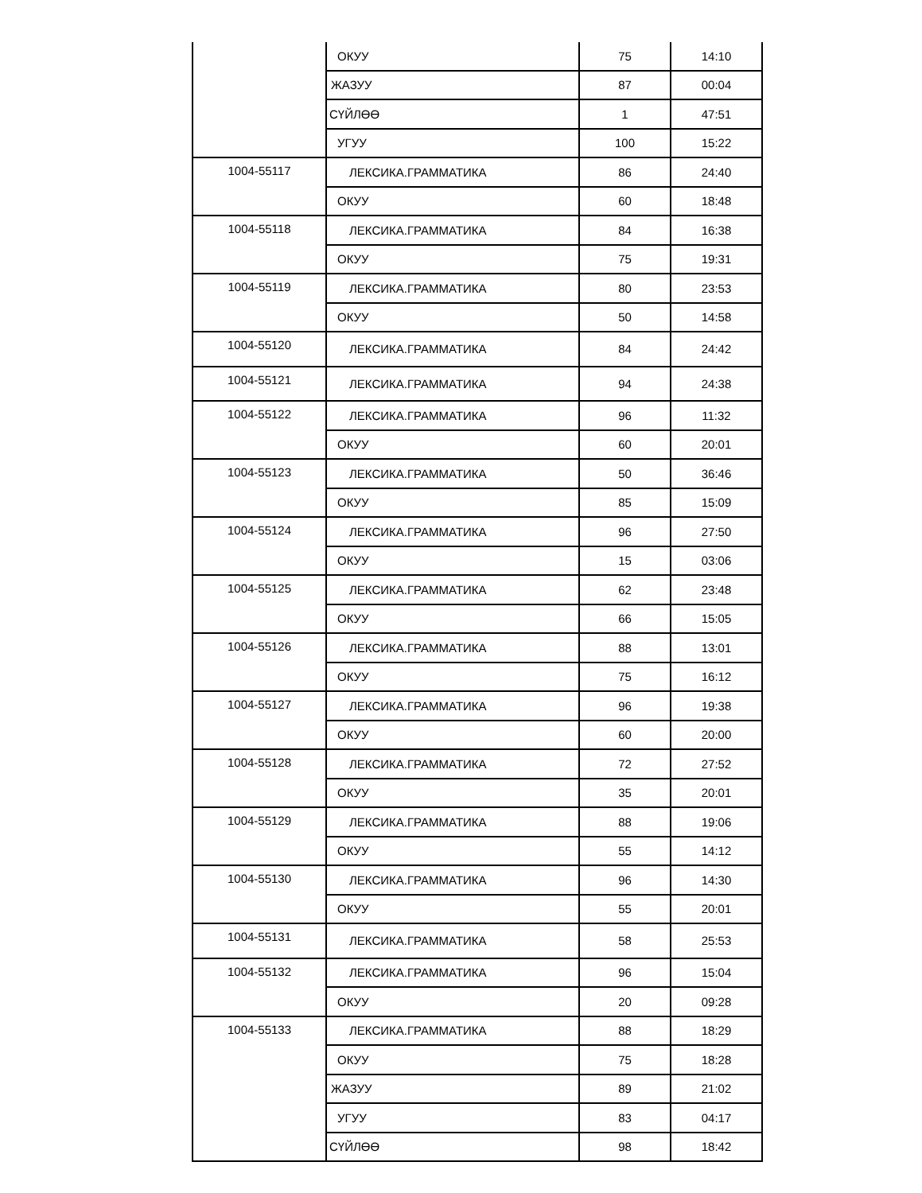| | ОКУУ | 75 | 14:10 |
| | ЖАЗУУ | 87 | 00:04 |
| | СҮЙЛӨӨ | 1 | 47:51 |
| | УГУУ | 100 | 15:22 |
| 1004-55117 | ЛЕКСИКА.ГРАММАТИКА | 86 | 24:40 |
| | ОКУУ | 60 | 18:48 |
| 1004-55118 | ЛЕКСИКА.ГРАММАТИКА | 84 | 16:38 |
| | ОКУУ | 75 | 19:31 |
| 1004-55119 | ЛЕКСИКА.ГРАММАТИКА | 80 | 23:53 |
| | ОКУУ | 50 | 14:58 |
| 1004-55120 | ЛЕКСИКА.ГРАММАТИКА | 84 | 24:42 |
| 1004-55121 | ЛЕКСИКА.ГРАММАТИКА | 94 | 24:38 |
| 1004-55122 | ЛЕКСИКА.ГРАММАТИКА | 96 | 11:32 |
| | ОКУУ | 60 | 20:01 |
| 1004-55123 | ЛЕКСИКА.ГРАММАТИКА | 50 | 36:46 |
| | ОКУУ | 85 | 15:09 |
| 1004-55124 | ЛЕКСИКА.ГРАММАТИКА | 96 | 27:50 |
| | ОКУУ | 15 | 03:06 |
| 1004-55125 | ЛЕКСИКА.ГРАММАТИКА | 62 | 23:48 |
| | ОКУУ | 66 | 15:05 |
| 1004-55126 | ЛЕКСИКА.ГРАММАТИКА | 88 | 13:01 |
| | ОКУУ | 75 | 16:12 |
| 1004-55127 | ЛЕКСИКА.ГРАММАТИКА | 96 | 19:38 |
| | ОКУУ | 60 | 20:00 |
| 1004-55128 | ЛЕКСИКА.ГРАММАТИКА | 72 | 27:52 |
| | ОКУУ | 35 | 20:01 |
| 1004-55129 | ЛЕКСИКА.ГРАММАТИКА | 88 | 19:06 |
| | ОКУУ | 55 | 14:12 |
| 1004-55130 | ЛЕКСИКА.ГРАММАТИКА | 96 | 14:30 |
| | ОКУУ | 55 | 20:01 |
| 1004-55131 | ЛЕКСИКА.ГРАММАТИКА | 58 | 25:53 |
| 1004-55132 | ЛЕКСИКА.ГРАММАТИКА | 96 | 15:04 |
| | ОКУУ | 20 | 09:28 |
| 1004-55133 | ЛЕКСИКА.ГРАММАТИКА | 88 | 18:29 |
| | ОКУУ | 75 | 18:28 |
| | ЖАЗУУ | 89 | 21:02 |
| | УГУУ | 83 | 04:17 |
| | СҮЙЛӨӨ | 98 | 18:42 |